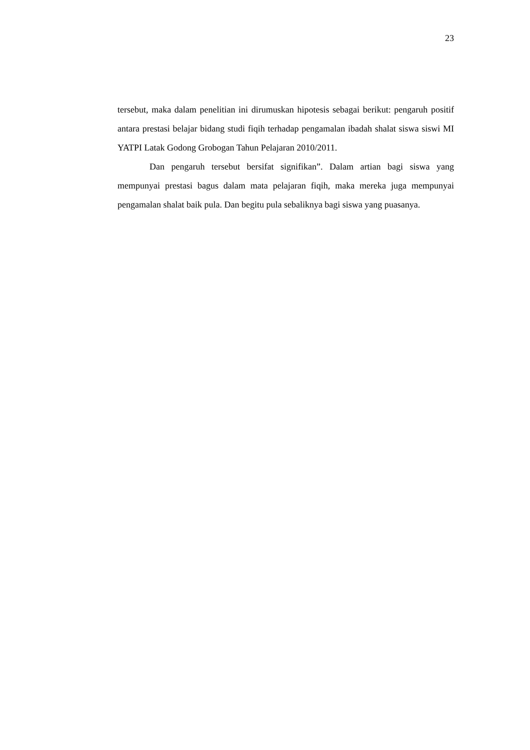23
tersebut, maka dalam penelitian ini dirumuskan hipotesis sebagai berikut: pengaruh positif antara prestasi belajar bidang studi fiqih terhadap pengamalan ibadah shalat siswa siswi MI YATPI Latak Godong Grobogan Tahun Pelajaran 2010/2011.
Dan pengaruh tersebut bersifat signifikan”. Dalam artian bagi siswa yang mempunyai prestasi bagus dalam mata pelajaran fiqih, maka mereka juga mempunyai pengamalan shalat baik pula. Dan begitu pula sebaliknya bagi siswa yang puasanya.